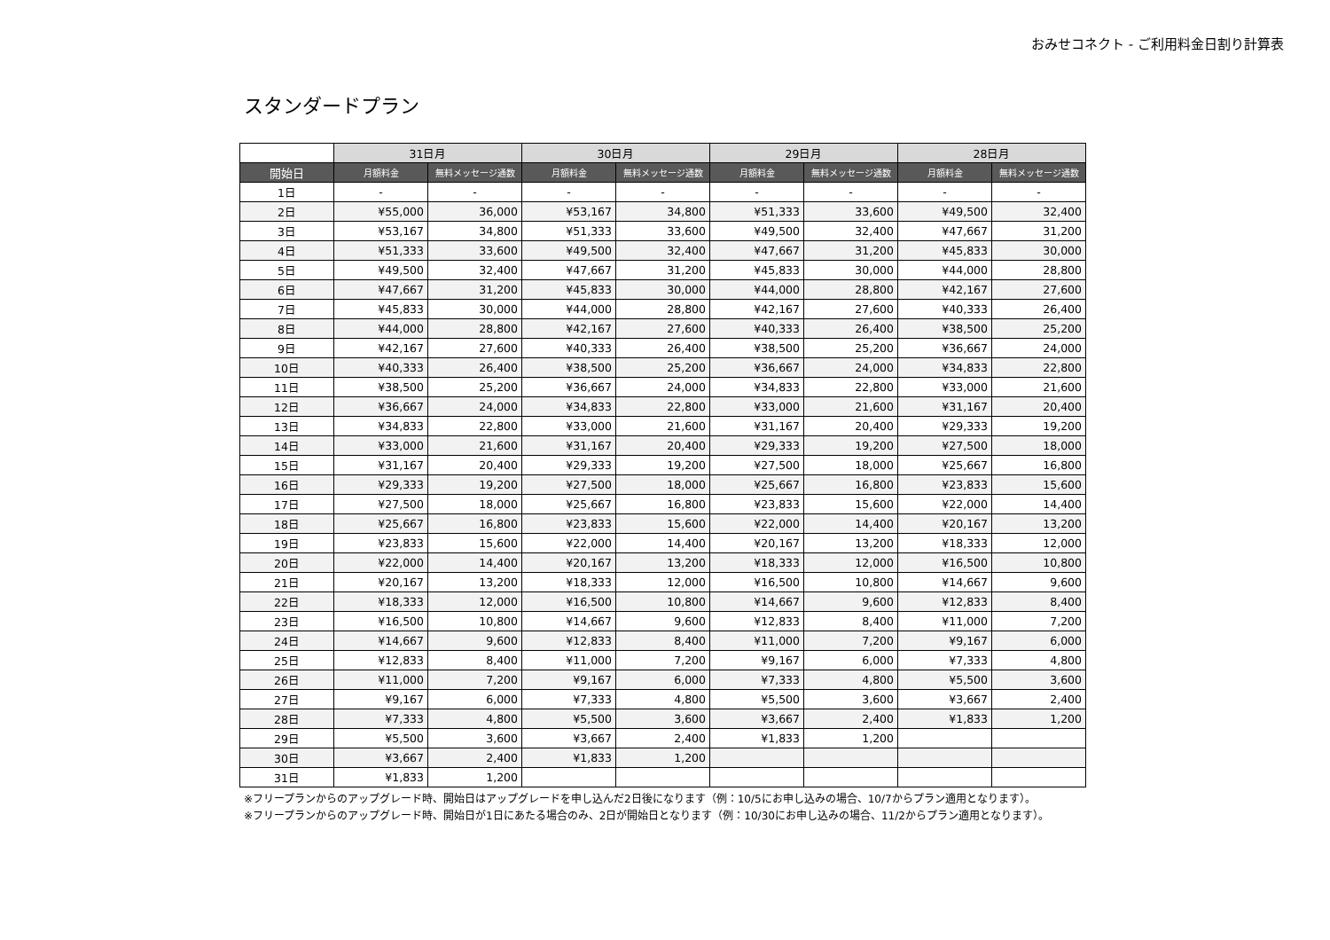おみせコネクト - ご利用料金日割り計算表
スタンダードプラン
| | 31日月 | | 30日月 | | 29日月 | | 28日月 | |
| --- | --- | --- | --- | --- | --- | --- | --- | --- |
| 開始日 | 月額料金 | 無料メッセージ通数 | 月額料金 | 無料メッセージ通数 | 月額料金 | 無料メッセージ通数 | 月額料金 | 無料メッセージ通数 |
| 1日 | - | - | - | - | - | - | - | - |
| 2日 | ¥55,000 | 36,000 | ¥53,167 | 34,800 | ¥51,333 | 33,600 | ¥49,500 | 32,400 |
| 3日 | ¥53,167 | 34,800 | ¥51,333 | 33,600 | ¥49,500 | 32,400 | ¥47,667 | 31,200 |
| 4日 | ¥51,333 | 33,600 | ¥49,500 | 32,400 | ¥47,667 | 31,200 | ¥45,833 | 30,000 |
| 5日 | ¥49,500 | 32,400 | ¥47,667 | 31,200 | ¥45,833 | 30,000 | ¥44,000 | 28,800 |
| 6日 | ¥47,667 | 31,200 | ¥45,833 | 30,000 | ¥44,000 | 28,800 | ¥42,167 | 27,600 |
| 7日 | ¥45,833 | 30,000 | ¥44,000 | 28,800 | ¥42,167 | 27,600 | ¥40,333 | 26,400 |
| 8日 | ¥44,000 | 28,800 | ¥42,167 | 27,600 | ¥40,333 | 26,400 | ¥38,500 | 25,200 |
| 9日 | ¥42,167 | 27,600 | ¥40,333 | 26,400 | ¥38,500 | 25,200 | ¥36,667 | 24,000 |
| 10日 | ¥40,333 | 26,400 | ¥38,500 | 25,200 | ¥36,667 | 24,000 | ¥34,833 | 22,800 |
| 11日 | ¥38,500 | 25,200 | ¥36,667 | 24,000 | ¥34,833 | 22,800 | ¥33,000 | 21,600 |
| 12日 | ¥36,667 | 24,000 | ¥34,833 | 22,800 | ¥33,000 | 21,600 | ¥31,167 | 20,400 |
| 13日 | ¥34,833 | 22,800 | ¥33,000 | 21,600 | ¥31,167 | 20,400 | ¥29,333 | 19,200 |
| 14日 | ¥33,000 | 21,600 | ¥31,167 | 20,400 | ¥29,333 | 19,200 | ¥27,500 | 18,000 |
| 15日 | ¥31,167 | 20,400 | ¥29,333 | 19,200 | ¥27,500 | 18,000 | ¥25,667 | 16,800 |
| 16日 | ¥29,333 | 19,200 | ¥27,500 | 18,000 | ¥25,667 | 16,800 | ¥23,833 | 15,600 |
| 17日 | ¥27,500 | 18,000 | ¥25,667 | 16,800 | ¥23,833 | 15,600 | ¥22,000 | 14,400 |
| 18日 | ¥25,667 | 16,800 | ¥23,833 | 15,600 | ¥22,000 | 14,400 | ¥20,167 | 13,200 |
| 19日 | ¥23,833 | 15,600 | ¥22,000 | 14,400 | ¥20,167 | 13,200 | ¥18,333 | 12,000 |
| 20日 | ¥22,000 | 14,400 | ¥20,167 | 13,200 | ¥18,333 | 12,000 | ¥16,500 | 10,800 |
| 21日 | ¥20,167 | 13,200 | ¥18,333 | 12,000 | ¥16,500 | 10,800 | ¥14,667 | 9,600 |
| 22日 | ¥18,333 | 12,000 | ¥16,500 | 10,800 | ¥14,667 | 9,600 | ¥12,833 | 8,400 |
| 23日 | ¥16,500 | 10,800 | ¥14,667 | 9,600 | ¥12,833 | 8,400 | ¥11,000 | 7,200 |
| 24日 | ¥14,667 | 9,600 | ¥12,833 | 8,400 | ¥11,000 | 7,200 | ¥9,167 | 6,000 |
| 25日 | ¥12,833 | 8,400 | ¥11,000 | 7,200 | ¥9,167 | 6,000 | ¥7,333 | 4,800 |
| 26日 | ¥11,000 | 7,200 | ¥9,167 | 6,000 | ¥7,333 | 4,800 | ¥5,500 | 3,600 |
| 27日 | ¥9,167 | 6,000 | ¥7,333 | 4,800 | ¥5,500 | 3,600 | ¥3,667 | 2,400 |
| 28日 | ¥7,333 | 4,800 | ¥5,500 | 3,600 | ¥3,667 | 2,400 | ¥1,833 | 1,200 |
| 29日 | ¥5,500 | 3,600 | ¥3,667 | 2,400 | ¥1,833 | 1,200 | | |
| 30日 | ¥3,667 | 2,400 | ¥1,833 | 1,200 | | | | |
| 31日 | ¥1,833 | 1,200 | | | | | | |
※フリープランからのアップグレード時、開始日はアップグレードを申し込んだ2日後になります（例：10/5にお申し込みの場合、10/7からプラン適用となります）。
※フリープランからのアップグレード時、開始日が1日にあたる場合のみ、2日が開始日となります（例：10/30にお申し込みの場合、11/2からプラン適用となります）。